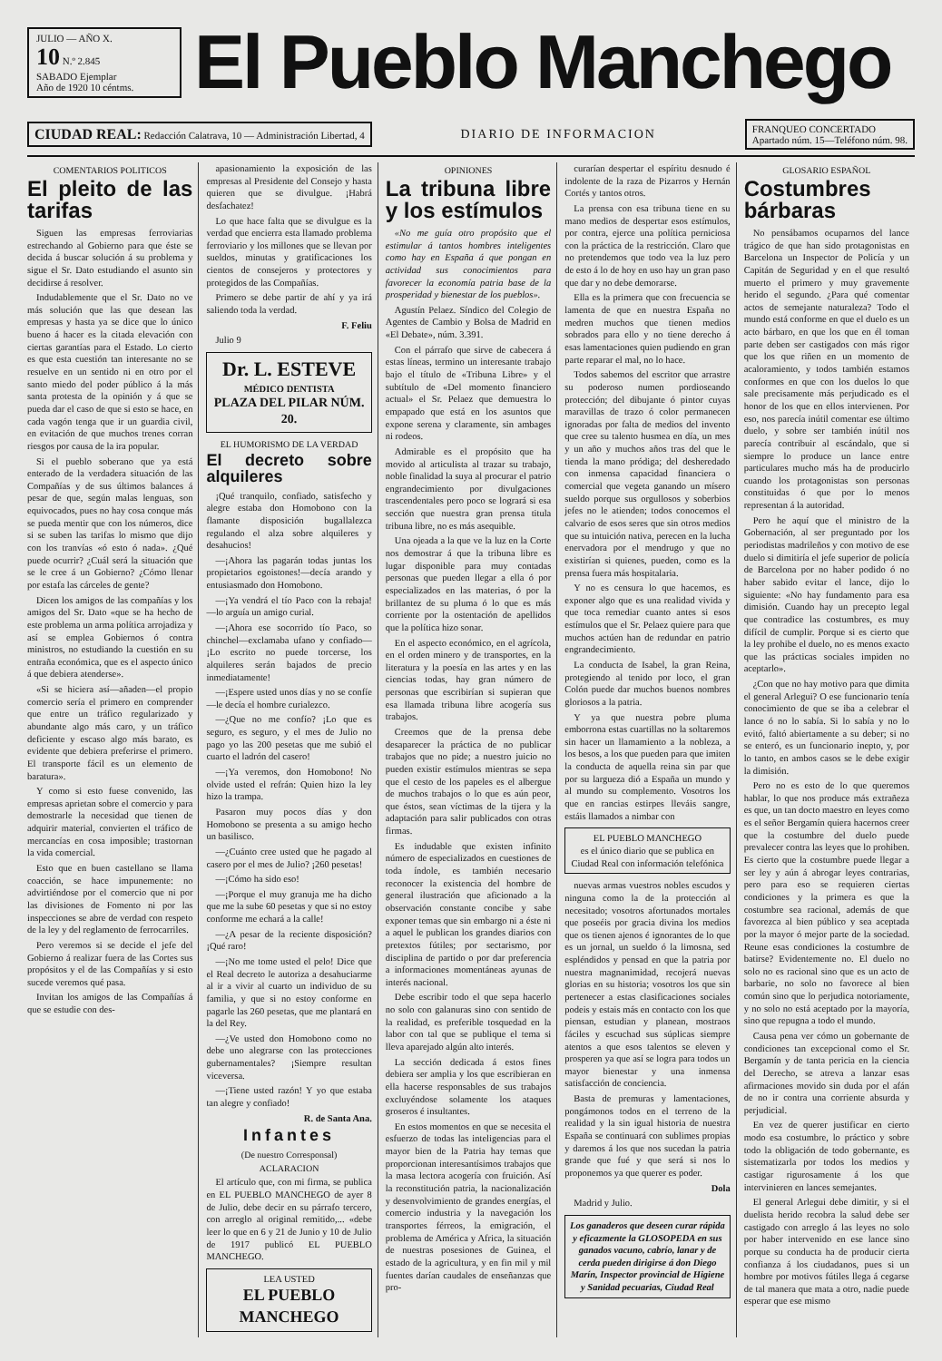JULIO — AÑO X.
10 N.º 2.845
SABADO Ejemplar
Año de 1920 10 céntms.
El Pueblo Manchego
CIUDAD REAL: Redacción Calatrava, 10 — Administración Libertad, 4
DIARIO DE INFORMACION
FRANQUEO CONCERTADO
Apartado núm. 15—Teléfono núm. 98.
COMENTARIOS POLITICOS
El pleito de las tarifas
Siguen las empresas ferroviarias estrechando al Gobierno para que éste se decida á buscar solución á su problema y sigue el Sr. Dato estudiando el asunto sin decidirse á resolver.
Indudablemente que el Sr. Dato no ve más solución que las que desean las empresas y hasta ya se dice que lo único bueno á hacer es la citada elevación con ciertas garantías para el Estado. Lo cierto es que esta cuestión tan interesante no se resuelve en un sentido ni en otro por el santo miedo del poder público á la más santa protesta de la opinión y á que se pueda dar el caso de que si esto se hace, en cada vagón tenga que ir un guardia civil, en evitación de que muchos trenes corran riesgos por causa de la ira popular.
Si el pueblo soberano que ya está enterado de la verdadera situación de las Compañías y de sus últimos balances á pesar de que, según malas lenguas, son equivocados, pues no hay cosa conque más se pueda mentir que con los números, dice si se suben las tarifas lo mismo que dijo con los tranvías «ó esto ó nada». ¿Qué puede ocurrir? ¿Cuál será la situación que se le cree á un Gobierno? ¿Cómo llenar por estafa las cárceles de gente?
Dicen los amigos de las compañías y los amigos del Sr. Dato «que se ha hecho de este problema un arma política arrojadiza y así se emplea Gobiernos ó contra ministros, no estudiando la cuestión en su entraña económica, que es el aspecto único á que debiera atenderse».
«Si se hiciera así—añaden—el propio comercio sería el primero en comprender que entre un tráfico regularizado y abundante algo más caro, y un tráfico deficiente y escaso algo más barato, es evidente que debiera preferirse el primero. El transporte fácil es un elemento de baratura».
Y como si esto fuese convenido, las empresas aprietan sobre el comercio y para demostrarle la necesidad que tienen de adquirir material, convierten el tráfico de mercancías en cosa imposible; trastornan la vida comercial.
Esto que en buen castellano se llama coacción, se hace impunemente: no advirtiéndose por el comercio que ni por las divisiones de Fomento ni por las inspecciones se abre de verdad con respeto de la ley y del reglamento de ferrocarriles.
Pero veremos si se decide el jefe del Gobierno á realizar fuera de las Cortes sus propósitos y el de las Compañías y si esto sucede veremos qué pasa.
Invitan los amigos de las Compañías á que se estudie con des-
apasionamiento la exposición de las empresas al Presidente del Consejo y hasta quieren que se divulgue. ¡Habrá desfachatez!
Lo que hace falta que se divulgue es la verdad que encierra esta llamado problema ferroviario y los millones que se llevan por sueldos, minutas y gratificaciones los cientos de consejeros y protectores y protegidos de las Compañías.
Primero se debe partir de ahí y ya irá saliendo toda la verdad.
F. Feliu
Julio 9
Dr. L. ESTEVE
MÉDICO DENTISTA
PLAZA DEL PILAR NÚM. 20.
EL HUMORISMO DE LA VERDAD
El decreto sobre alquileres
¡Qué tranquilo, confiado, satisfecho y alegre estaba don Homobono con la flamante disposición bugallalezca regulando el alza sobre alquileres y desahucios!
—¡Ahora las pagarán todas juntas los propietarios egoistones!—decía arando y entusiasmado don Homobono.
—¡Ya vendrá el tío Paco con la rebaja!—lo arguía un amigo curial.
—¡Ahora ese socorrido tío Paco, so chinchel—exclamaba ufano y confiado—¡Lo escrito no puede torcerse, los alquileres serán bajados de precio inmediatamente!
—¡Espere usted unos días y no se confíe—le decía el hombre curialezco.
—¿Que no me confío? ¡Lo que es seguro, es seguro, y el mes de Julio no pago yo las 200 pesetas que me subió el cuarto el ladrón del casero!
—¡Ya veremos, don Homobono! No olvide usted el refrán: Quien hizo la ley hizo la trampa.
Pasaron muy pocos días y don Homobono se presenta a su amigo hecho un basilisco.
—¿Cuánto cree usted que he pagado al casero por el mes de Julio? ¡260 pesetas!
—¡Cómo ha sido eso!
—¡Porque el muy granuja me ha dicho que me la sube 60 pesetas y que si no estoy conforme me echará a la calle!
—¿A pesar de la reciente disposición? ¡Qué raro!
—¡No me tome usted el pelo! Dice que el Real decreto le autoriza a desahuciarme al ir a vivir al cuarto un individuo de su familia, y que si no estoy conforme en pagarle las 260 pesetas, que me plantará en la del Rey.
—¿Ve usted don Homobono como no debe uno alegrarse con las protecciones gubernamentales? ¡Siempre resultan viceversa.
—¡Tiene usted razón! Y yo que estaba tan alegre y confiado!
R. de Santa Ana.
Infantes
(De nuestro Corresponsal)
ACLARACION
El artículo que, con mi firma, se publica en EL PUEBLO MANCHEGO de ayer 8 de Julio, debe decir en su párrafo tercero, con arreglo al original remitido,... «debe leer lo que en 6 y 21 de Junio y 10 de Julio de 1917 publicó EL PUEBLO MANCHEGO.
LEA USTED
EL PUEBLO MANCHEGO
OPINIONES
La tribuna libre y los estímulos
«No me guía otro propósito que el estimular á tantos hombres inteligentes como hay en España á que pongan en actividad sus conocimientos para favorecer la economía patria base de la prosperidad y bienestar de los pueblos».
Agustín Pelaez. Síndico del Colegio de Agentes de Cambio y Bolsa de Madrid en «El Debate», núm. 3.391.
Con el párrafo que sirve de cabecera á estas líneas, termino un interesante trabajo bajo el título de «Tribuna Libre» y el subtítulo de «Del momento financiero actual» el Sr. Pelaez que demuestra lo empapado que está en los asuntos que expone serena y claramente, sin ambages ni rodeos.
Admirable es el propósito que ha movido al articulista al trazar su trabajo, noble finalidad la suya al procurar el patrio engrandecimiento por divulgaciones trascendentales pero poco se logrará si esa sección que nuestra gran prensa titula tribuna libre, no es más asequible.
Una ojeada a la que ve la luz en la Corte nos demostrar á que la tribuna libre es lugar disponible para muy contadas personas que pueden llegar a ella ó por especializados en las materias, ó por la brillantez de su pluma ó lo que es más corriente por la ostentación de apellidos que la política hizo sonar.
En el aspecto económico, en el agrícola, en el orden minero y de transportes, en la literatura y la poesía en las artes y en las ciencias todas, hay gran número de personas que escribirían si supieran que esa llamada tribuna libre acogería sus trabajos.
Creemos que de la prensa debe desaparecer la práctica de no publicar trabajos que no pide; a nuestro juicio no pueden existir estímulos mientras se sepa que el cesto de los papeles es el albergue de muchos trabajos o lo que es aún peor, que éstos, sean víctimas de la tijera y la adaptación para salir publicados con otras firmas.
Es indudable que existen infinito número de especializados en cuestiones de toda índole, es también necesario reconocer la existencia del hombre de general ilustración que aficionado a la observación constante concibe y sabe exponer temas que sin embargo ni a éste ni a aquel le publican los grandes diarios con pretextos fútiles; por sectarismo, por disciplina de partido o por dar preferencia a informaciones momentáneas ayunas de interés nacional.
Debe escribir todo el que sepa hacerlo no solo con galanuras sino con sentido de la realidad, es preferible tosquedad en la labor con tal que se publique el tema si lleva aparejado algún alto interés.
La sección dedicada á estos fines debiera ser amplia y los que escribieran en ella hacerse responsables de sus trabajos excluyéndose solamente los ataques groseros é insultantes.
En estos momentos en que se necesita el esfuerzo de todas las inteligencias para el mayor bien de la Patria hay temas que proporcionan interesantísimos trabajos que la masa lectora acogería con fruición. Así la reconstitución patria, la nacionalización y desenvolvimiento de grandes energías, el comercio industria y la navegación los transportes férreos, la emigración, el problema de América y Africa, la situación de nuestras posesiones de Guinea, el estado de la agricultura, y en fin mil y mil fuentes darían caudales de enseñanzas que pro-
curarían despertar el espíritu desnudo é indolente de la raza de Pizarros y Hernán Cortés y tantos otros.
La prensa con esa tribuna tiene en su mano medios de despertar esos estímulos, por contra, ejerce una política perniciosa con la práctica de la restricción. Claro que no pretendemos que todo vea la luz pero de esto á lo de hoy en uso hay un gran paso que dar y no debe demorarse.
Ella es la primera que con frecuencia se lamenta de que en nuestra España no medren muchos que tienen medios sobrados para ello y no tiene derecho á esas lamentaciones quien pudiendo en gran parte reparar el mal, no lo hace.
Todos sabemos del escritor que arrastre su poderoso numen pordioseando protección; del dibujante ó pintor cuyas maravillas de trazo ó color permanecen ignoradas por falta de medios del invento que cree su talento husmea en día, un mes y un año y muchos años tras del que le tienda la mano pródiga; del desheredado con inmensa capacidad financiera o comercial que vegeta ganando un mísero sueldo porque sus orgullosos y soberbios jefes no le atienden; todos conocemos el calvario de esos seres que sin otros medios que su intuición nativa, perecen en la lucha enervadora por el mendrugo y que no existirían si quienes, pueden, como es la prensa fuera más hospitalaria.
Y no es censura lo que hacemos, es exponer algo que es una realidad vivida y que toca remediar cuanto antes si esos estímulos que el Sr. Pelaez quiere para que muchos actúen han de redundar en patrio engrandecimiento.
La conducta de Isabel, la gran Reina, protegiendo al tenido por loco, el gran Colón puede dar muchos buenos nombres gloriosos a la patria.
Y ya que nuestra pobre pluma emborrona estas cuartillas no la soltaremos sin hacer un llamamiento a la nobleza, a los besos, a los que pueden para que imiten la conducta de aquella reina sin par que por su largueza dió a España un mundo y al mundo su complemento. Vosotros los que en rancias estirpes lleváis sangre, estáis llamados a nimbar con
EL PUEBLO MANCHEGO
es el único diario que se publica en Ciudad Real con información telefónica
nuevas armas vuestros nobles escudos y ninguna como la de la protección al necesitado; vosotros afortunados mortales que poseéis por gracia divina los medios que os tienen ajenos é ignorantes de lo que es un jornal, un sueldo ó la limosna, sed espléndidos y pensad en que la patria por nuestra magnanimidad, recojerá nuevas glorias en su historia; vosotros los que sin pertenecer a estas clasificaciones sociales podeis y estais más en contacto con los que piensan, estudian y planean, mostraos fáciles y escuchad sus súplicas siempre atentos a que esos talentos se eleven y prosperen ya que así se logra para todos un mayor bienestar y una inmensa satisfacción de conciencia.
Basta de premuras y lamentaciones, pongámonos todos en el terreno de la realidad y la sin igual historia de nuestra España se continuará con sublimes propias y daremos á los que nos sucedan la patria grande que fué y que será si nos lo proponemos ya que querer es poder.
Dola
Madrid y Julio.
Los ganaderos que deseen curar rápida y eficazmente la GLOSOPEDA en sus ganados vacuno, cabrío, lanar y de cerda pueden dirigirse á don Diego Marín, Inspector provincial de Higiene y Sanidad pecuarias, Ciudad Real
GLOSARIO ESPAÑOL
Costumbres bárbaras
No pensábamos ocuparnos del lance trágico de que han sido protagonistas en Barcelona un Inspector de Policía y un Capitán de Seguridad y en el que resultó muerto el primero y muy gravemente herido el segundo. ¿Para qué comentar actos de semejante naturaleza? Todo el mundo está conforme en que el duelo es un acto bárbaro, en que los que en él toman parte deben ser castigados con más rigor que los que riñen en un momento de acaloramiento, y todos también estamos conformes en que con los duelos lo que sale precisamente más perjudicado es el honor de los que en ellos intervienen. Por eso, nos parecía inútil comentar ese último duelo, y sobre ser también inútil nos parecía contribuir al escándalo, que si siempre lo produce un lance entre particulares mucho más ha de producirlo cuando los protagonistas son personas constituidas ó que por lo menos representan á la autoridad.
Pero he aquí que el ministro de la Gobernación, al ser preguntado por los periodistas madrileños y con motivo de ese duelo si dimitiría el jefe superior de policía de Barcelona por no haber podido ó no haber sabido evitar el lance, dijo lo siguiente: «No hay fundamento para esa dimisión. Cuando hay un precepto legal que contradice las costumbres, es muy difícil de cumplir. Porque si es cierto que la ley prohibe el duelo, no es menos exacto que las prácticas sociales impiden no aceptarlo».
¿Con que no hay motivo para que dimita el general Arlegui? O ese funcionario tenía conocimiento de que se iba a celebrar el lance ó no lo sabía. Si lo sabía y no lo evitó, faltó abiertamente a su deber; si no se enteró, es un funcionario inepto, y, por lo tanto, en ambos casos se le debe exigir la dimisión.
Pero no es esto de lo que queremos hablar, lo que nos produce más extrañeza es que, un tan docto maestro en leyes como es el señor Bergamín quiera hacernos creer que la costumbre del duelo puede prevalecer contra las leyes que lo prohiben. Es cierto que la costumbre puede llegar a ser ley y aún á abrogar leyes contrarias, pero para eso se requieren ciertas condiciones y la primera es que la costumbre sea racional, además de que favorezca al bien público y sea aceptada por la mayor ó mejor parte de la sociedad. Reune esas condiciones la costumbre de batirse? Evidentemente no. El duelo no solo no es racional sino que es un acto de barbarie, no solo no favorece al bien común sino que lo perjudica notoriamente, y no solo no está aceptado por la mayoría, sino que repugna a todo el mundo.
Causa pena ver cómo un gobernante de condiciones tan excepcional como el Sr. Bergamín y de tanta pericia en la ciencia del Derecho, se atreva a lanzar esas afirmaciones movido sin duda por el afán de no ir contra una corriente absurda y perjudicial.
En vez de querer justificar en cierto modo esa costumbre, lo práctico y sobre todo la obligación de todo gobernante, es sistematizarla por todos los medios y castigar rigurosamente á los que intervinieren en lances semejantes.
El general Arlegui debe dimitir, y si el duelista herido recobra la salud debe ser castigado con arreglo á las leyes no solo por haber intervenido en ese lance sino porque su conducta ha de producir cierta confianza á los ciudadanos, pues si un hombre por motivos fútiles llega á cegarse de tal manera que mata a otro, nadie puede esperar que ese mismo